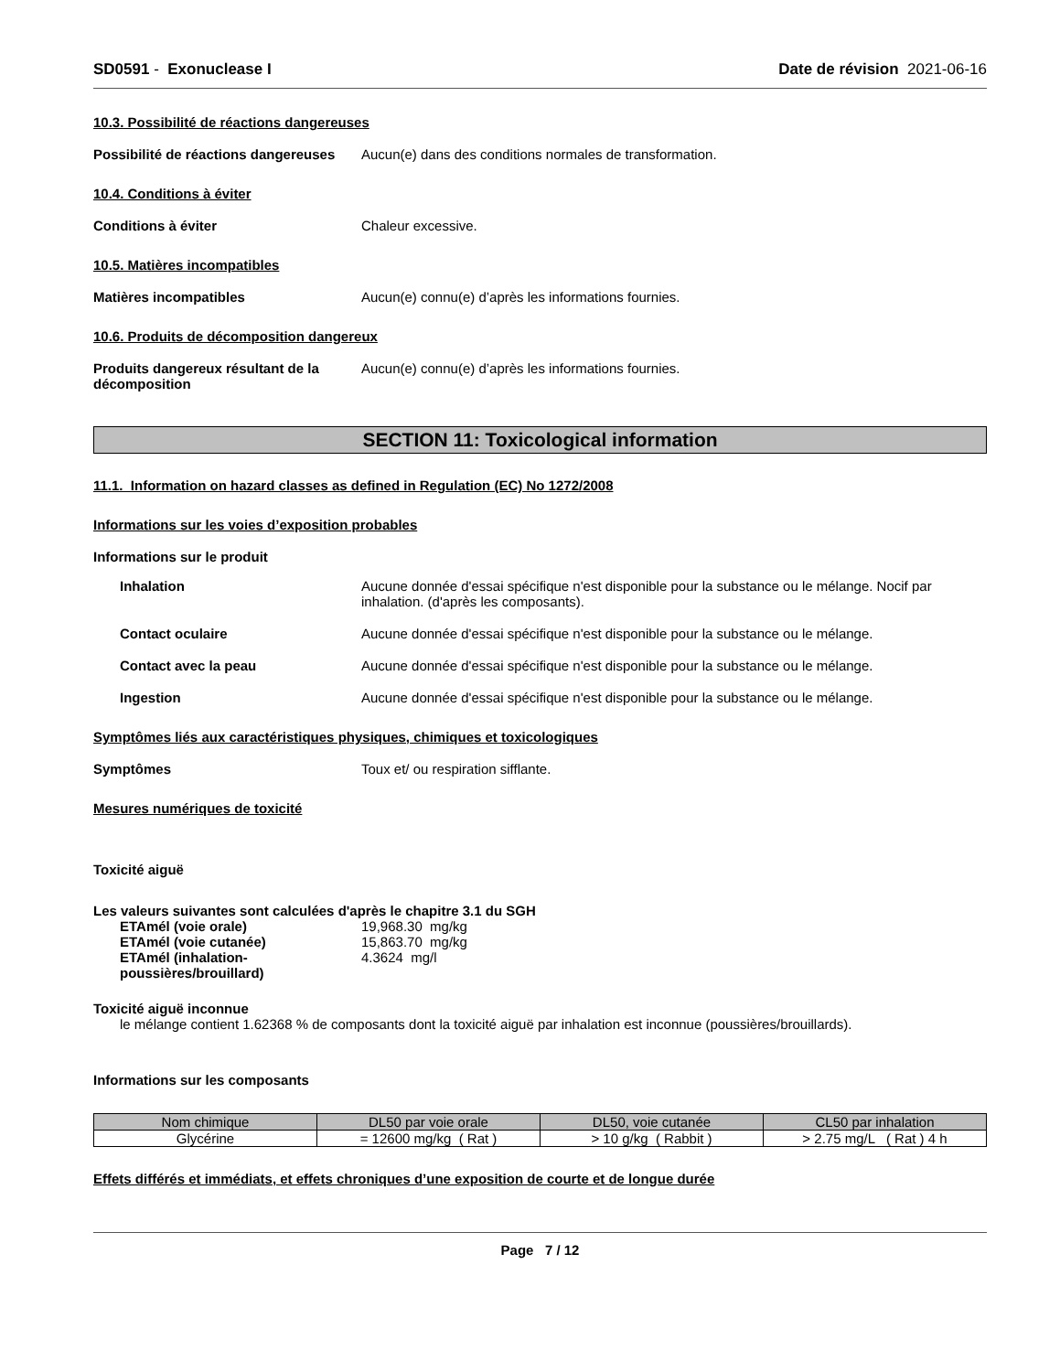SD0591 - Exonuclease I Date de révision 2021-06-16
10.3. Possibilité de réactions dangereuses
Possibilité de réactions dangereuses
Aucun(e) dans des conditions normales de transformation.
10.4. Conditions à éviter
Conditions à éviter Chaleur excessive.
10.5. Matières incompatibles
Matières incompatibles Aucun(e) connu(e) d’après les informations fournies.
10.6. Produits de décomposition dangereux
Produits dangereux résultant de la décomposition
Aucun(e) connu(e) d’après les informations fournies.
SECTION 11: Toxicological information
11.1. Information on hazard classes as defined in Regulation (EC) No 1272/2008
Informations sur les voies d’exposition probables
Informations sur le produit
Inhalation Aucune donnée d'essai spécifique n'est disponible pour la substance ou le mélange. Nocif par inhalation. (d'après les composants).
Contact oculaire Aucune donnée d'essai spécifique n'est disponible pour la substance ou le mélange.
Contact avec la peau Aucune donnée d'essai spécifique n'est disponible pour la substance ou le mélange.
Ingestion Aucune donnée d'essai spécifique n'est disponible pour la substance ou le mélange.
Symptômes liés aux caractéristiques physiques, chimiques et toxicologiques
Symptômes Toux et/ ou respiration sifflante.
Mesures numériques de toxicité
Toxicité aiguë
Les valeurs suivantes sont calculées d'après le chapitre 3.1 du SGH
ETAmél (voie orale) 19,968.30 mg/kg
ETAmél (voie cutanée) 15,863.70 mg/kg
ETAmél (inhalation-poussières/brouillard)
4.3624 mg/l
Toxicité aiguë inconnue
le mélange contient 1.62368 % de composants dont la toxicité aiguë par inhalation est inconnue (poussières/brouillards).
Informations sur les composants
| Nom chimique | DL50 par voie orale | DL50, voie cutanée | CL50 par inhalation |
| --- | --- | --- | --- |
| Glycérine | = 12600 mg/kg ( Rat ) | > 10 g/kg ( Rabbit ) | > 2.75 mg/L ( Rat ) 4 h |
Effets différés et immédiats, et effets chroniques d’une exposition de courte et de longue durée
Page 7 / 12